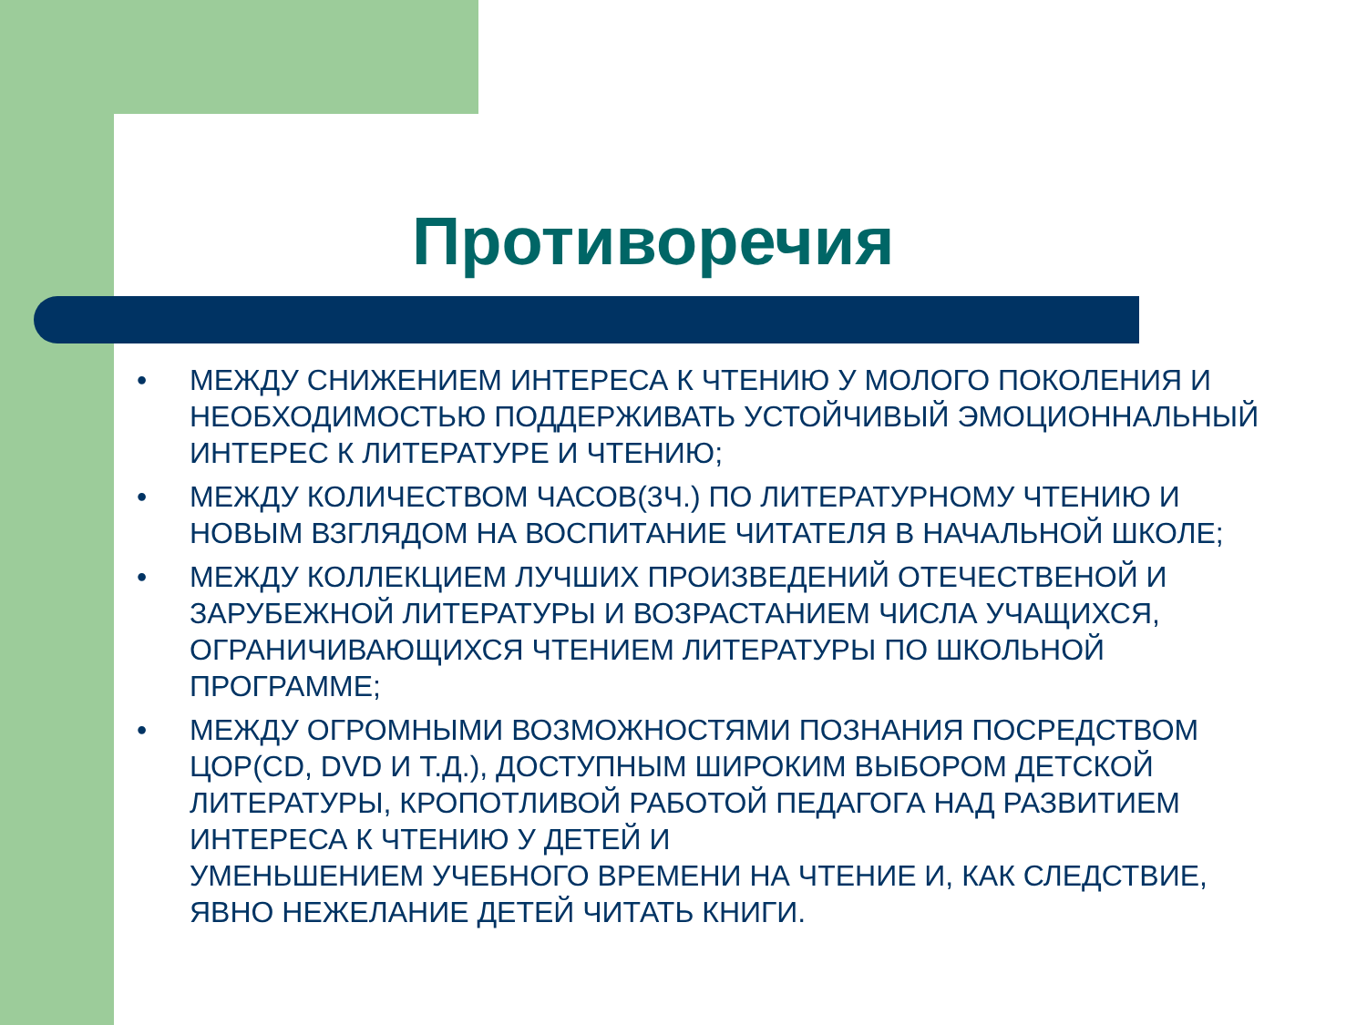Противоречия
• МЕЖДУ СНИЖЕНИЕМ ИНТЕРЕСА К ЧТЕНИЮ У МОЛОГО ПОКОЛЕНИЯ И НЕОБХОДИМОСТЬЮ ПОДДЕРЖИВАТЬ УСТОЙЧИВЫЙ ЭМОЦИОННАЛЬНЫЙ ИНТЕРЕС К ЛИТЕРАТУРЕ И ЧТЕНИЮ;
• МЕЖДУ КОЛИЧЕСТВОМ ЧАСОВ(3Ч.) ПО ЛИТЕРАТУРНОМУ ЧТЕНИЮ И НОВЫМ ВЗГЛЯДОМ НА ВОСПИТАНИЕ ЧИТАТЕЛЯ В НАЧАЛЬНОЙ ШКОЛЕ;
• МЕЖДУ КОЛЛЕКЦИЕМ ЛУЧШИХ ПРОИЗВЕДЕНИЙ ОТЕЧЕСТВЕНОЙ И ЗАРУБЕЖНОЙ ЛИТЕРАТУРЫ И ВОЗРАСТАНИЕМ ЧИСЛА УЧАЩИХСЯ, ОГРАНИЧИВАЮЩИХСЯ ЧТЕНИЕМ ЛИТЕРАТУРЫ ПО ШКОЛЬНОЙ ПРОГРАММЕ;
• МЕЖДУ ОГРОМНЫМИ ВОЗМОЖНОСТЯМИ ПОЗНАНИЯ ПОСРЕДСТВОМ ЦОР(CD, DVD И Т.Д.), ДОСТУПНЫМ ШИРОКИМ ВЫБОРОМ ДЕТСКОЙ ЛИТЕРАТУРЫ, КРОПОТЛИВОЙ РАБОТОЙ ПЕДАГОГА НАД РАЗВИТИЕМ ИНТЕРЕСА К ЧТЕНИЮ У ДЕТЕЙ И
УМЕНЬШЕНИЕМ УЧЕБНОГО ВРЕМЕНИ НА ЧТЕНИЕ И, КАК СЛЕДСТВИЕ, ЯВНО НЕЖЕЛАНИЕ ДЕТЕЙ ЧИТАТЬ КНИГИ.